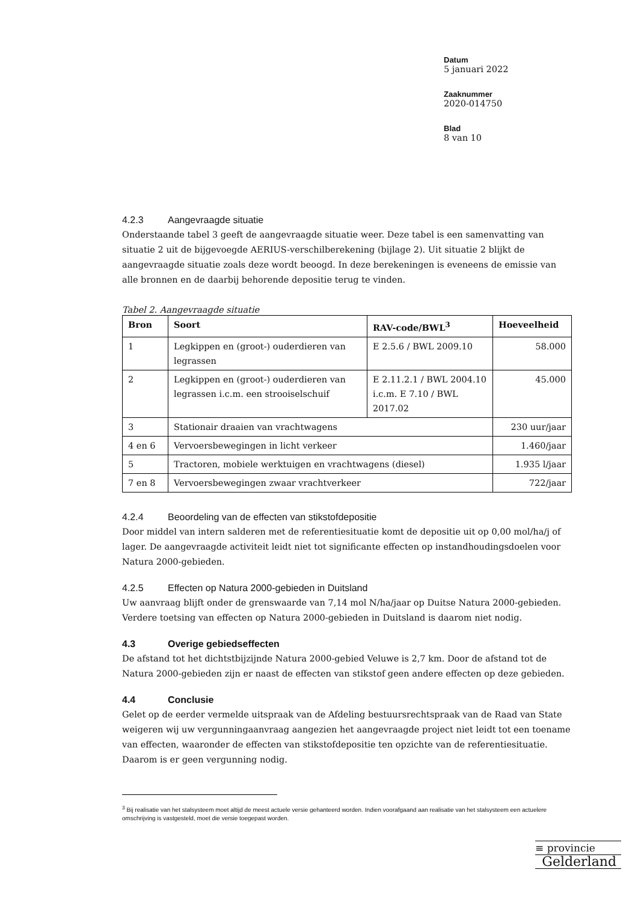Datum
5 januari 2022
Zaaknummer
2020-014750
Blad
8 van 10
4.2.3 Aangevraagde situatie
Onderstaande tabel 3 geeft de aangevraagde situatie weer. Deze tabel is een samenvatting van situatie 2 uit de bijgevoegde AERIUS-verschilberekening (bijlage 2). Uit situatie 2 blijkt de aangevraagde situatie zoals deze wordt beoogd. In deze berekeningen is eveneens de emissie van alle bronnen en de daarbij behorende depositie terug te vinden.
Tabel 2. Aangevraagde situatie
| Bron | Soort | RAV-code/BWL<sup>3</sup> | Hoeveelheid |
| --- | --- | --- | --- |
| 1 | Legkippen en (groot-) ouderdieren van legrassen | E 2.5.6 / BWL 2009.10 | 58.000 |
| 2 | Legkippen en (groot-) ouderdieren van legrassen i.c.m. een strooiselschuif | E 2.11.2.1 / BWL 2004.10 i.c.m. E 7.10 / BWL 2017.02 | 45.000 |
| 3 | Stationair draaien van vrachtwagens | | 230 uur/jaar |
| 4 en 6 | Vervoersbewegingen in licht verkeer | | 1.460/jaar |
| 5 | Tractoren, mobiele werktuigen en vrachtwagens (diesel) | | 1.935 l/jaar |
| 7 en 8 | Vervoersbewegingen zwaar vrachtverkeer | | 722/jaar |
4.2.4 Beoordeling van de effecten van stikstofdepositie
Door middel van intern salderen met de referentiesituatie komt de depositie uit op 0,00 mol/ha/j of lager. De aangevraagde activiteit leidt niet tot significante effecten op instandhoudingsdoelen voor Natura 2000-gebieden.
4.2.5 Effecten op Natura 2000-gebieden in Duitsland
Uw aanvraag blijft onder de grenswaarde van 7,14 mol N/ha/jaar op Duitse Natura 2000-gebieden. Verdere toetsing van effecten op Natura 2000-gebieden in Duitsland is daarom niet nodig.
4.3 Overige gebiedseffecten
De afstand tot het dichtstbijzijnde Natura 2000-gebied Veluwe is 2,7 km. Door de afstand tot de Natura 2000-gebieden zijn er naast de effecten van stikstof geen andere effecten op deze gebieden.
4.4 Conclusie
Gelet op de eerder vermelde uitspraak van de Afdeling bestuursrechtspraak van de Raad van State weigeren wij uw vergunningaanvraag aangezien het aangevraagde project niet leidt tot een toename van effecten, waaronder de effecten van stikstofdepositie ten opzichte van de referentiesituatie. Daarom is er geen vergunning nodig.
<sup>3</sup> Bij realisatie van het stalsysteem moet altijd de meest actuele versie gehanteerd worden. Indien voorafgaand aan realisatie van het stalsysteem een actuelere omschrijving is vastgesteld, moet die versie toegepast worden.
≡ provincie
Gelderland